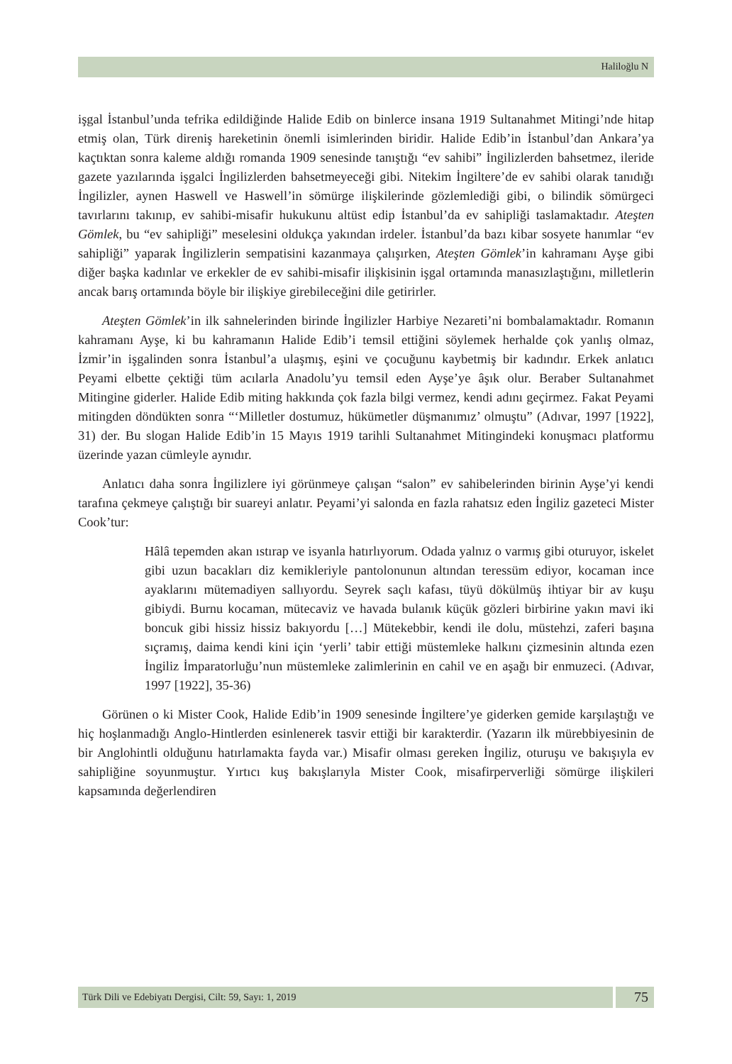Haliloğlu N
işgal İstanbul’unda tefrika edildiğinde Halide Edib on binlerce insana 1919 Sultanahmet Mitingi’nde hitap etmiş olan, Türk direniş hareketinin önemli isimlerinden biridir. Halide Edib’in İstanbul’dan Ankara’ya kaçtıktan sonra kaleme aldığı romanda 1909 senesinde tanıştığı “ev sahibi” İngilizlerden bahsetmez, ileride gazete yazılarında işgalci İngilizlerden bahsetmeyeceği gibi. Nitekim İngiltere’de ev sahibi olarak tanıdığı İngilizler, aynen Haswell ve Haswell’in sömürge ilişkilerinde gözlemlediği gibi, o bilindik sömürgeci tavırlarını takınıp, ev sahibi-misafir hukukunu altüst edip İstanbul’da ev sahipliği taslamaktadır. Ateşten Gömlek, bu “ev sahipliği” meselesini oldukça yakından irdeler. İstanbul’da bazı kibar sosyete hanımlar “ev sahipliği” yaparak İngilizlerin sempatisini kazanmaya çalışırken, Ateşten Gömlek’in kahramanı Ayşe gibi diğer başka kadınlar ve erkekler de ev sahibi-misafir ilişkisinin işgal ortamında manasızlaştığını, milletlerin ancak barış ortamında böyle bir ilişkiye girebileceğini dile getirirler.
Ateşten Gömlek’in ilk sahnelerinden birinde İngilizler Harbiye Nezareti’ni bombalamaktadır. Romanın kahramanı Ayşe, ki bu kahramanın Halide Edib’i temsil ettiğini söylemek herhalde çok yanlış olmaz, İzmir’in işgalinden sonra İstanbul’a ulaşmış, eşini ve çocuğunu kaybetmiş bir kadındır. Erkek anlatıcı Peyami elbette çektiği tüm acılarla Anadolu’yu temsil eden Ayşe’ye âşık olur. Beraber Sultanahmet Mitingine giderler. Halide Edib miting hakkında çok fazla bilgi vermez, kendi adını geçirmez. Fakat Peyami mitingden döndükten sonra “‘Milletler dostumuz, hükümetler düşmanımız’ olmuştu” (Adıvar, 1997 [1922], 31) der. Bu slogan Halide Edib’in 15 Mayıs 1919 tarihli Sultanahmet Mitingindeki konuşmacı platformu üzerinde yazan cümleyle aynıdır.
Anlatıcı daha sonra İngilizlere iyi görünmeye çalışan “salon” ev sahibelerinden birinin Ayşe’yi kendi tarafına çekmeye çalıştığı bir suareyi anlatır. Peyami’yi salonda en fazla rahatsız eden İngiliz gazeteci Mister Cook’tur:
Hâlâ tepemden akan ıstırap ve isyanla hatırlıyorum. Odada yalnız o varmış gibi oturuyor, iskelet gibi uzun bacakları diz kemikleriyle pantolonunun altından teressüm ediyor, kocaman ince ayaklarını mütemadiyen sallıyordu. Seyrek saçlı kafası, tüyü dökülmüş ihtiyar bir av kuşu gibiydi. Burnu kocaman, mütecaviz ve havada bulanık küçük gözleri birbirine yakın mavi iki boncuk gibi hissiz hissiz bakıyordu […] Mütekebbir, kendi ile dolu, müstehzi, zaferi başına sıçramış, daima kendi kini için ‘yerli’ tabir ettiği müstemleke halkını çizmesinin altında ezen İngiliz İmparatorluğu’nun müstemleke zalimlerinin en cahil ve en aşağı bir enmuzeci. (Adıvar, 1997 [1922], 35-36)
Görünen o ki Mister Cook, Halide Edib’in 1909 senesinde İngiltere’ye giderken gemide karşılaştığı ve hiç hoşlanmadığı Anglo-Hintlerden esinlenerek tasvir ettiği bir karakterdir. (Yazarın ilk mürebbiyesinin de bir Anglohintli olduğunu hatırlamakta fayda var.) Misafir olması gereken İngiliz, oturuşu ve bakışıyla ev sahipliğine soyunmuştur. Yırtıcı kuş bakışlarıyla Mister Cook, misafirperverliği sömürge ilişkileri kapsamında değerlendiren
Türk Dili ve Edebiyatı Dergisi, Cilt: 59, Sayı: 1, 2019
75